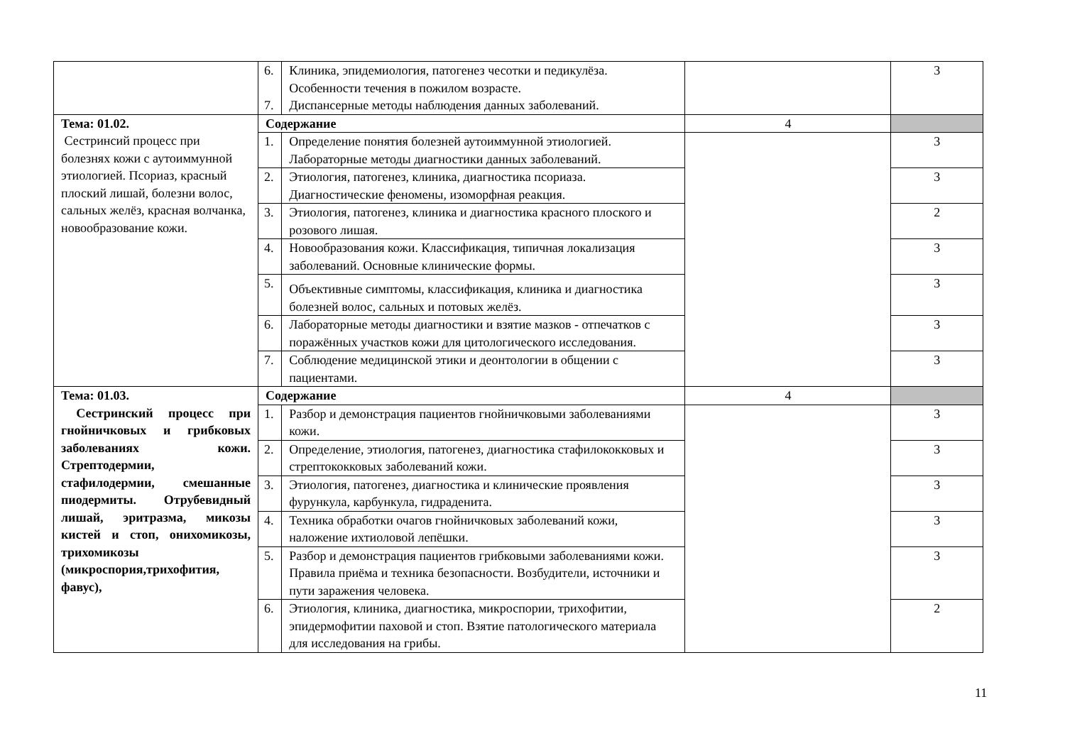| | 6. 7. | Клиника, эпидемиология, патогенез чесотки и педикулёза. Особенности течения в пожилом возрасте. Диспансерные методы наблюдения данных заболеваний. | | 3 |
| Тема: 01.02. Сестринсий процесс при болезнях кожи с аутоиммунной этиологией. Псориаз, красный плоский лишай, болезни волос, сальных желёз, красная волчанка, новообразование кожи. | Содержание | | 4 | |
| | 1. | Определение понятия болезней аутоиммунной этиологией. Лабораторные методы диагностики данных заболеваний. | | 3 |
| | 2. | Этиология, патогенез, клиника, диагностика псориаза. Диагностические феномены, изоморфная реакция. | | 3 |
| | 3. | Этиология, патогенез, клиника и диагностика красного плоского и розового лишая. | | 2 |
| | 4. | Новообразования кожи. Классификация, типичная локализация заболеваний. Основные клинические формы. | | 3 |
| | 5. | Объективные симптомы, классификация, клиника и диагностика болезней волос, сальных и потовых желёз. | | 3 |
| | 6. | Лабораторные методы диагностики и взятие мазков - отпечатков с поражённых участков кожи для цитологического исследования. | | 3 |
| | 7. | Соблюдение медицинской этики и деонтологии в общении с пациентами. | | 3 |
| Тема: 01.03. Сестринский процесс при гнойничковых и грибковых заболеваниях кожи. Стрептодермии, стафилодермии, смешанные пиодермиты. Отрубевидный лишай, эритразма, микозы кистей и стоп, онихомикозы, трихомикозы (микроспория,трихофития, фавус), | Содержание | | 4 | |
| | 1. | Разбор и демонстрация пациентов гнойничковыми заболеваниями кожи. | | 3 |
| | 2. | Определение, этиология, патогенез, диагностика стафилококковых и стрептококковых заболеваний кожи. | | 3 |
| | 3. | Этиология, патогенез, диагностика и клинические проявления фурункула, карбункула, гидраденита. | | 3 |
| | 4. | Техника обработки очагов гнойничковых заболеваний кожи, наложение ихтиоловой лепёшки. | | 3 |
| | 5. | Разбор и демонстрация пациентов грибковыми заболеваниями кожи. Правила приёма и техника безопасности. Возбудители, источники и пути заражения человека. | | 3 |
| | 6. | Этиология, клиника, диагностика, микроспории, трихофитии, эпидермофитии паховой и стоп. Взятие патологического материала для исследования на грибы. | | 2 |
11